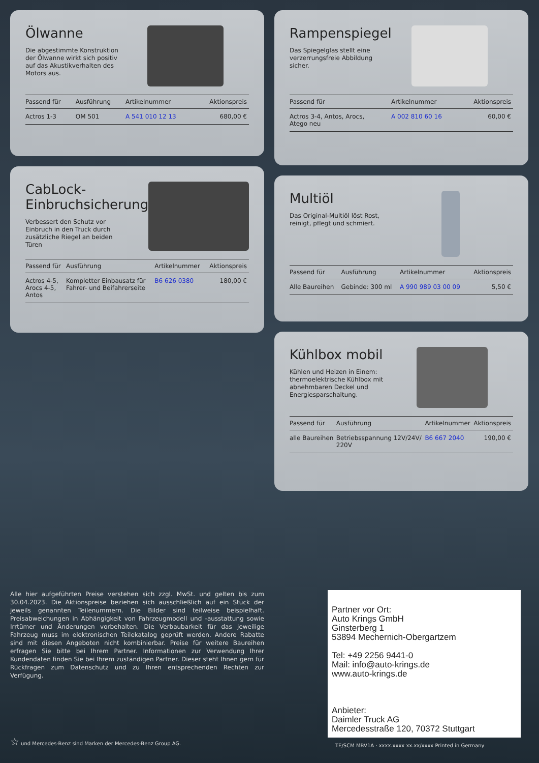Ölwanne
Die abgestimmte Konstruktion
der Ölwanne wirkt sich positiv
auf das Akustikverhalten des
Motors aus.
| Passend für | Ausführung | Artikelnummer | Aktionspreis |
| --- | --- | --- | --- |
| Actros 1-3 | OM 501 | A 541 010 12 13 | 680,00 € |
CabLock-
Einbruchsicherung
Verbessert den Schutz vor
Einbruch in den Truck durch
zusätzliche Riegel an beiden
Türen
| Passend für | Ausführung | Artikelnummer | Aktionspreis |
| --- | --- | --- | --- |
| Actros 4-5, Arocs 4-5, Antos | Kompletter Einbausatz für Fahrer- und Beifahrerseite | B6 626 0380 | 180,00 € |
Rampenspiegel
Das Spiegelglas stellt eine
verzerrungsfreie Abbildung
sicher.
| Passend für | Artikelnummer | Aktionspreis |
| --- | --- | --- |
| Actros 3-4, Antos, Arocs, Atego neu | A 002 810 60 16 | 60,00 € |
Multiöl
Das Original-Multiöl löst Rost,
reinigt, pflegt und schmiert.
| Passend für | Ausführung | Artikelnummer | Aktionspreis |
| --- | --- | --- | --- |
| Alle Baureihen | Gebinde: 300 ml | A 990 989 03 00 09 | 5,50 € |
Kühlbox mobil
Kühlen und Heizen in Einem:
thermoelektrische Kühlbox mit
abnehmbaren Deckel und
Energiesparschaltung.
| Passend für | Ausführung | Artikelnummer | Aktionspreis |
| --- | --- | --- | --- |
| alle Baureihen | Betriebsspannung 12V/24V/ 220V | B6 667 2040 | 190,00 € |
Alle hier aufgeführten Preise verstehen sich zzgl. MwSt. und gelten bis zum 30.04.2023. Die Aktionspreise beziehen sich ausschließlich auf ein Stück der jeweils genannten Teilenummern. Die Bilder sind teilweise beispielhaft. Preisabweichungen in Abhängigkeit von Fahrzeugmodell und -ausstattung sowie Irrtümer und Änderungen vorbehalten. Die Verbaubarkeit für das jeweilige Fahrzeug muss im elektronischen Teilekatalog geprüft werden. Andere Rabatte sind mit diesen Angeboten nicht kombinierbar. Preise für weitere Baureihen erfragen Sie bitte bei Ihrem Partner. Informationen zur Verwendung Ihrer Kundendaten finden Sie bei Ihrem zuständigen Partner. Dieser steht Ihnen gern für Rückfragen zum Datenschutz und zu Ihren entsprechenden Rechten zur Verfügung.
☆ und Mercedes-Benz sind Marken der Mercedes-Benz Group AG.
Partner vor Ort:
Auto Krings GmbH
Ginsterberg 1
53894 Mechernich-Obergartzem
Tel: +49 2256 9441-0
Mail: info@auto-krings.de
www.auto-krings.de
Anbieter:
Daimler Truck AG
Mercedesstraße 120, 70372 Stuttgart
TE/SCM MBV1A · xxxx.xxxx xx.xx/xxxx Printed in Germany